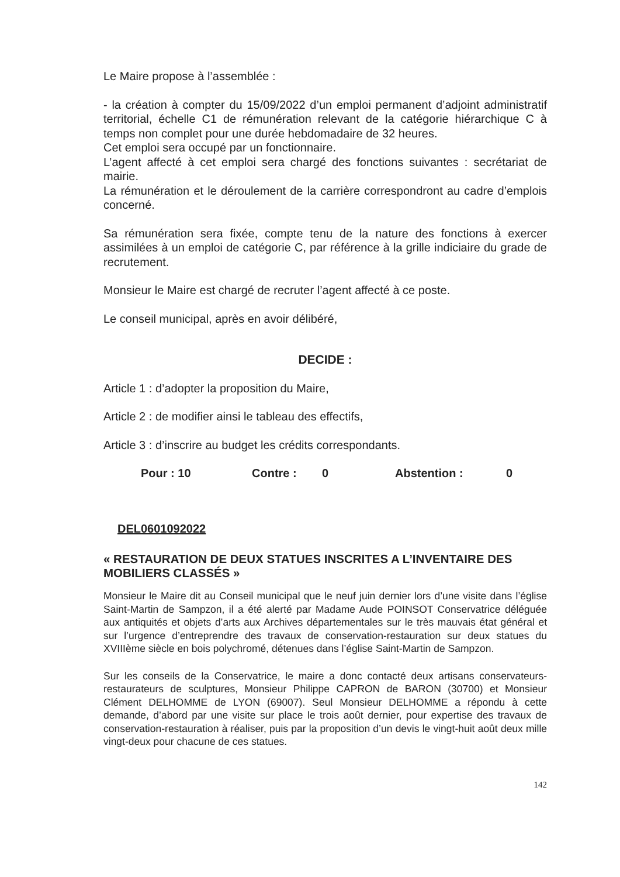Le Maire propose à l’assemblée :
- la création à compter du 15/09/2022 d’un emploi permanent d’adjoint administratif territorial, échelle C1 de rémunération relevant de la catégorie hiérarchique C à temps non complet pour une durée hebdomadaire de 32 heures.
Cet emploi sera occupé par un fonctionnaire.
L’agent affecté à cet emploi sera chargé des fonctions suivantes : secrétariat de mairie.
La rémunération et le déroulement de la carrière correspondront au cadre d’emplois concerné.
Sa rémunération sera fixée, compte tenu de la nature des fonctions à exercer assimilées à un emploi de catégorie C, par référence à la grille indiciaire du grade de recrutement.
Monsieur le Maire est chargé de recruter l’agent affecté à ce poste.
Le conseil municipal, après en avoir délibéré,
DECIDE :
Article 1 : d’adopter la proposition du Maire,
Article 2 : de modifier ainsi le tableau des effectifs,
Article 3 : d’inscrire au budget les crédits correspondants.
Pour : 10 Contre : 0 Abstention : 0
DEL0601092022
« RESTAURATION DE DEUX STATUES INSCRITES A L’INVENTAIRE DES MOBILIERS CLASSÉS »
Monsieur le Maire dit au Conseil municipal que le neuf juin dernier lors d’une visite dans l’église Saint-Martin de Sampzon, il a été alerté par Madame Aude POINSOT Conservatrice déléguée aux antiquités et objets d’arts aux Archives départementales sur le très mauvais état général et sur l’urgence d’entreprendre des travaux de conservation-restauration sur deux statues du XVIIIème siècle en bois polychromé, détenues dans l’église Saint-Martin de Sampzon.
Sur les conseils de la Conservatrice, le maire a donc contacté deux artisans conservateurs-restaurateurs de sculptures, Monsieur Philippe CAPRON de BARON (30700) et Monsieur Clément DELHOMME de LYON (69007). Seul Monsieur DELHOMME a répondu à cette demande, d’abord par une visite sur place le trois août dernier, pour expertise des travaux de conservation-restauration à réaliser, puis par la proposition d’un devis le vingt-huit août deux mille vingt-deux pour chacune de ces statues.
142